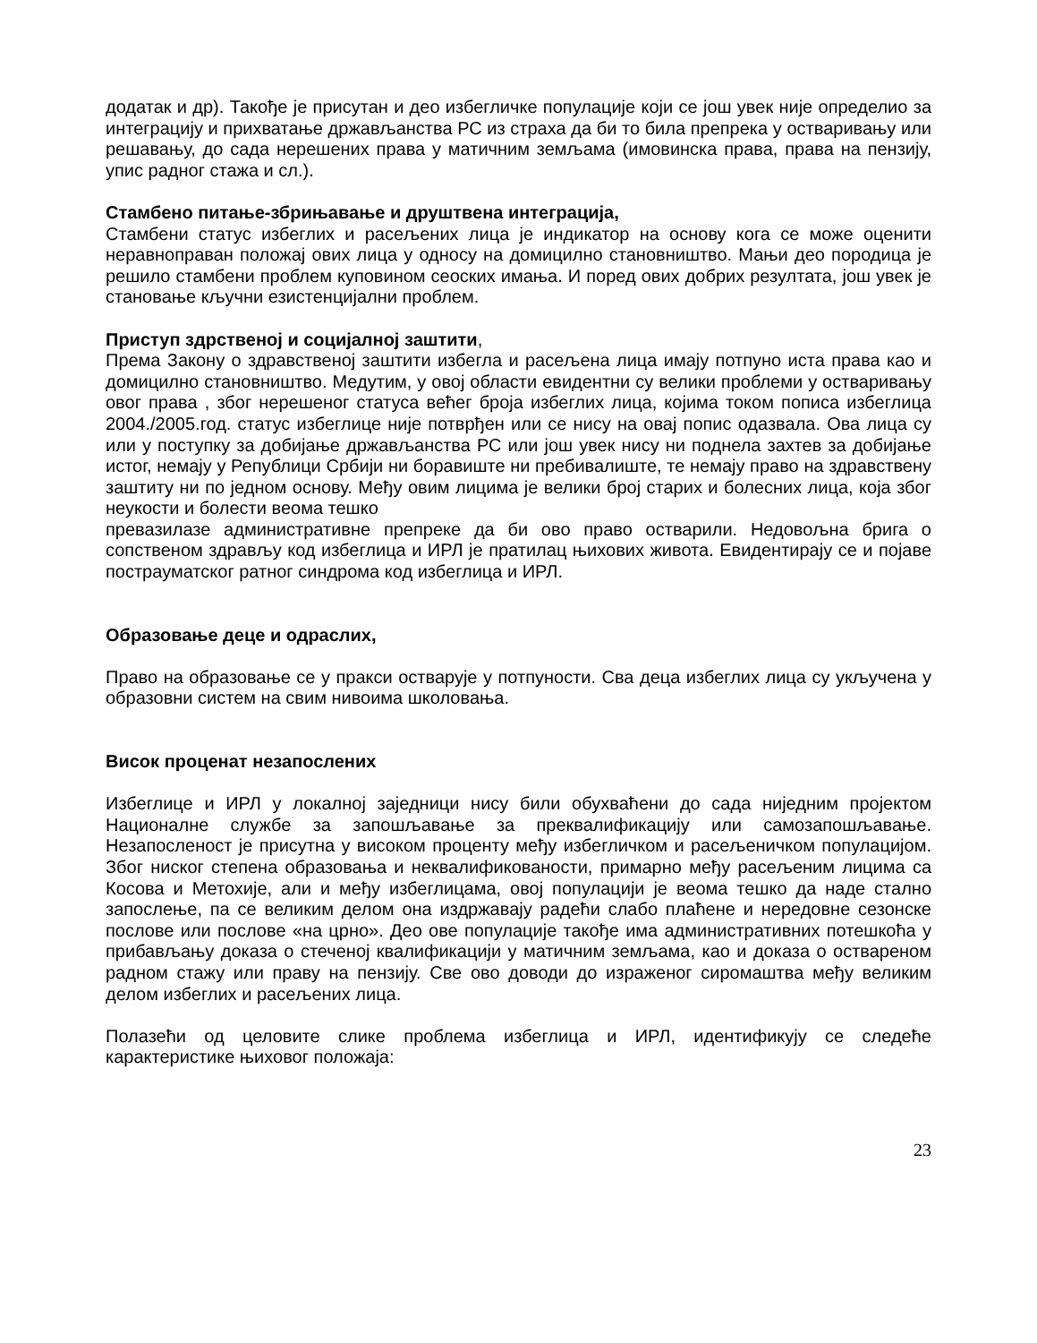додатак и др). Такође је присутан и део избегличке популације који се још увек није определио за интеграцију и прихватање држављанства РС из страха да би то била препрека у остваривању или решавању, до сада нерешених права у матичним земљама (имовинска права, права на пензију, упис радног стажа и сл.).
Стамбено питање-збрињавање и друштвена интеграција,
Стамбени статус избеглих и расељених лица је индикатор на основу кога се може оценити неравноправан положај ових лица у односу на домицилно становништво. Мањи део породица је решило стамбени проблем куповином сеоских имања. И поред ових добрих резултата, још увек је становање кључни езистенцијални проблем.
Приступ здрственој и социјалној заштити,
Према Закону о здравственој заштити избегла и расељена лица имају потпуно иста права као и домицилно становништво. Медутим, у овој области евидентни су велики проблеми у остваривању овог права , због нерешеног статуса већег броја избеглих лица, којима током пописа избеглица 2004./2005.год. статус избеглице није потврђен или се нису на овај попис одазвала. Ова лица су или у поступку за добијање држављанства РС или још увек нису ни поднела захтев за добијање истог, немају у Републици Србији ни боравиште ни пребивалиште, те немају право на здравствену заштиту ни по једном основу. Међу овим лицима је велики број старих и болесних лица, која због неукости и болести веома тешко
превазилазе административне препреке да би ово право остварили. Недовољна брига о сопственом здрављу код избеглица и ИРЛ је пратилац њихових живота. Евидентирају се и појаве пострауматског ратног синдрома код избеглица и ИРЛ.
Образовање деце и одраслих,
Право на образовање се у пракси остварује у потпуности. Сва деца избеглих лица су укључена у образовни систем на свим нивоима школовања.
Висок проценат незапослених
Избеглице и ИРЛ у локалној заједници нису били обухваћени до сада ниједним пројектом Националне службе за запошљавање за преквалификацију или самозапошљавање. Незапосленост је присутна у високом проценту међу избегличком и расељеничком популацијом. Због ниског степена образовања и неквалификованости, примарно међу расељеним лицима са Косова и Метохије, али и међу избеглицама, овој популацији је веома тешко да наде стално запослење, па се великим делом она издржавају радећи слабо плаћене и нередовне сезонске послове или послове «на црно». Део ове популације такође има административних потешкоћа у прибављању доказа о стеченој квалификацији у матичним земљама, као и доказа о оствареном радном стажу или праву на пензију. Све ово доводи до израженог сиромаштва међу великим делом избеглих и расељених лица.
Полазећи од целовите слике проблема избеглица и ИРЛ, идентификују се следеће карактеристике њиховог положаја:
23